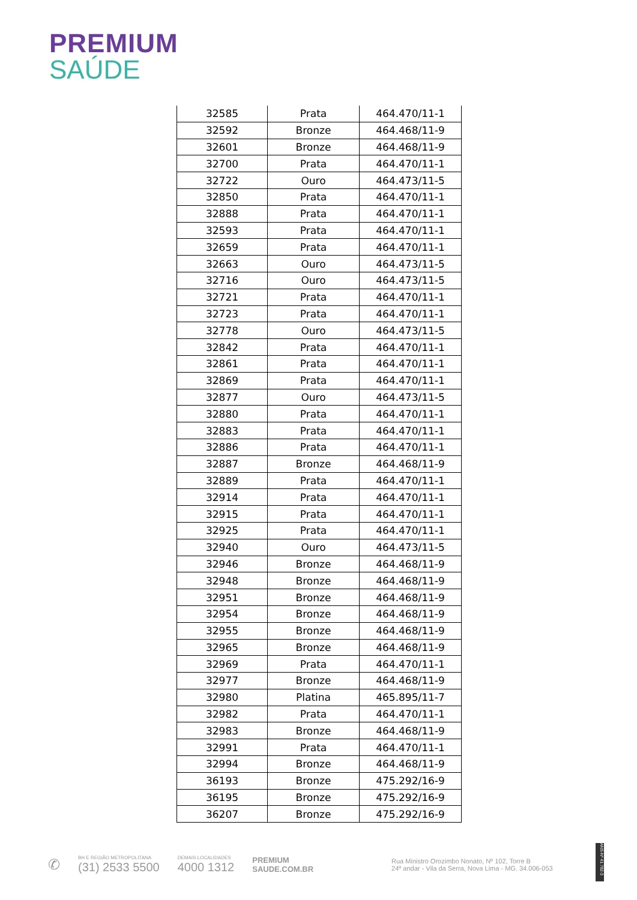PREMIUM
SAÚDE
| 32585 | Prata | 464.470/11-1 |
| 32592 | Bronze | 464.468/11-9 |
| 32601 | Bronze | 464.468/11-9 |
| 32700 | Prata | 464.470/11-1 |
| 32722 | Ouro | 464.473/11-5 |
| 32850 | Prata | 464.470/11-1 |
| 32888 | Prata | 464.470/11-1 |
| 32593 | Prata | 464.470/11-1 |
| 32659 | Prata | 464.470/11-1 |
| 32663 | Ouro | 464.473/11-5 |
| 32716 | Ouro | 464.473/11-5 |
| 32721 | Prata | 464.470/11-1 |
| 32723 | Prata | 464.470/11-1 |
| 32778 | Ouro | 464.473/11-5 |
| 32842 | Prata | 464.470/11-1 |
| 32861 | Prata | 464.470/11-1 |
| 32869 | Prata | 464.470/11-1 |
| 32877 | Ouro | 464.473/11-5 |
| 32880 | Prata | 464.470/11-1 |
| 32883 | Prata | 464.470/11-1 |
| 32886 | Prata | 464.470/11-1 |
| 32887 | Bronze | 464.468/11-9 |
| 32889 | Prata | 464.470/11-1 |
| 32914 | Prata | 464.470/11-1 |
| 32915 | Prata | 464.470/11-1 |
| 32925 | Prata | 464.470/11-1 |
| 32940 | Ouro | 464.473/11-5 |
| 32946 | Bronze | 464.468/11-9 |
| 32948 | Bronze | 464.468/11-9 |
| 32951 | Bronze | 464.468/11-9 |
| 32954 | Bronze | 464.468/11-9 |
| 32955 | Bronze | 464.468/11-9 |
| 32965 | Bronze | 464.468/11-9 |
| 32969 | Prata | 464.470/11-1 |
| 32977 | Bronze | 464.468/11-9 |
| 32980 | Platina | 465.895/11-7 |
| 32982 | Prata | 464.470/11-1 |
| 32983 | Bronze | 464.468/11-9 |
| 32991 | Prata | 464.470/11-1 |
| 32994 | Bronze | 464.468/11-9 |
| 36193 | Bronze | 475.292/16-9 |
| 36195 | Bronze | 475.292/16-9 |
| 36207 | Bronze | 475.292/16-9 |
✆
BH E REGIÃO METROPOLITANA
(31) 2533 5500
DEMAIS LOCALIDADES
4000 1312
PREMIUM
SAUDE.COM.BR
Rua Ministro Orozimbo Nonato, Nº 102, Torre B
24º andar - Vila da Serra, Nova Lima - MG. 34.006-053
ANS-Nº 41.782-3